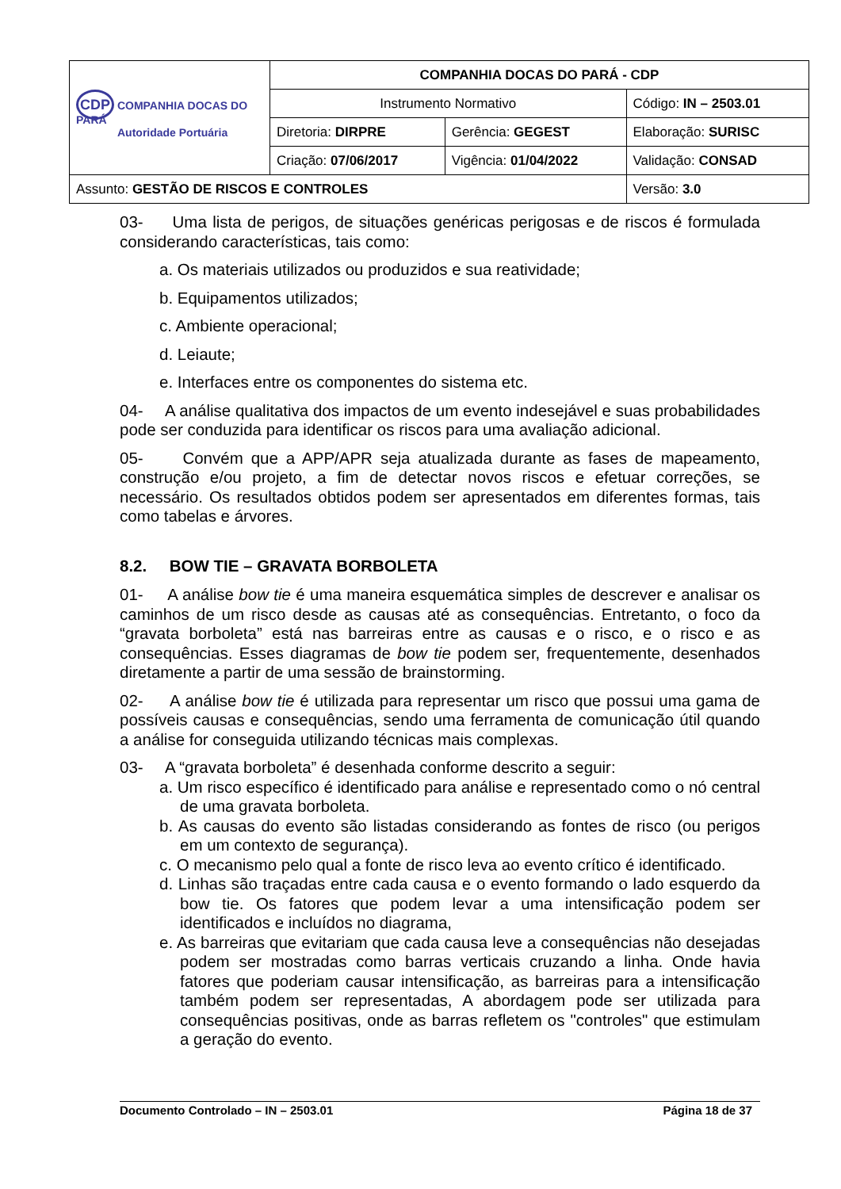| CDP COMPANHIA DOCAS DO PARÁ Autoridade Portuária | COMPANHIA DOCAS DO PARÁ - CDP | | |
| | Instrumento Normativo | | Código: IN – 2503.01 |
| | Diretoria: DIRPRE | Gerência: GEGEST | Elaboração: SURISC |
| | Criação: 07/06/2017 | Vigência: 01/04/2022 | Validação: CONSAD |
| Assunto: GESTÃO DE RISCOS E CONTROLES | | | Versão: 3.0 |
03- Uma lista de perigos, de situações genéricas perigosas e de riscos é formulada considerando características, tais como:
a. Os materiais utilizados ou produzidos e sua reatividade;
b. Equipamentos utilizados;
c. Ambiente operacional;
d. Leiaute;
e. Interfaces entre os componentes do sistema etc.
04- A análise qualitativa dos impactos de um evento indesejável e suas probabilidades pode ser conduzida para identificar os riscos para uma avaliação adicional.
05- Convém que a APP/APR seja atualizada durante as fases de mapeamento, construção e/ou projeto, a fim de detectar novos riscos e efetuar correções, se necessário. Os resultados obtidos podem ser apresentados em diferentes formas, tais como tabelas e árvores.
8.2. BOW TIE – GRAVATA BORBOLETA
01- A análise bow tie é uma maneira esquemática simples de descrever e analisar os caminhos de um risco desde as causas até as consequências. Entretanto, o foco da “gravata borboleta” está nas barreiras entre as causas e o risco, e o risco e as consequências. Esses diagramas de bow tie podem ser, frequentemente, desenhados diretamente a partir de uma sessão de brainstorming.
02- A análise bow tie é utilizada para representar um risco que possui uma gama de possíveis causas e consequências, sendo uma ferramenta de comunicação útil quando a análise for conseguida utilizando técnicas mais complexas.
03- A “gravata borboleta” é desenhada conforme descrito a seguir:
a. Um risco específico é identificado para análise e representado como o nó central de uma gravata borboleta.
b. As causas do evento são listadas considerando as fontes de risco (ou perigos em um contexto de segurança).
c. O mecanismo pelo qual a fonte de risco leva ao evento crítico é identificado.
d. Linhas são traçadas entre cada causa e o evento formando o lado esquerdo da bow tie. Os fatores que podem levar a uma intensificação podem ser identificados e incluídos no diagrama,
e. As barreiras que evitariam que cada causa leve a consequências não desejadas podem ser mostradas como barras verticais cruzando a linha. Onde havia fatores que poderiam causar intensificação, as barreiras para a intensificação também podem ser representadas, A abordagem pode ser utilizada para consequências positivas, onde as barras refletem os "controles" que estimulam a geração do evento.
Documento Controlado – IN – 2503.01 Página 18 de 37